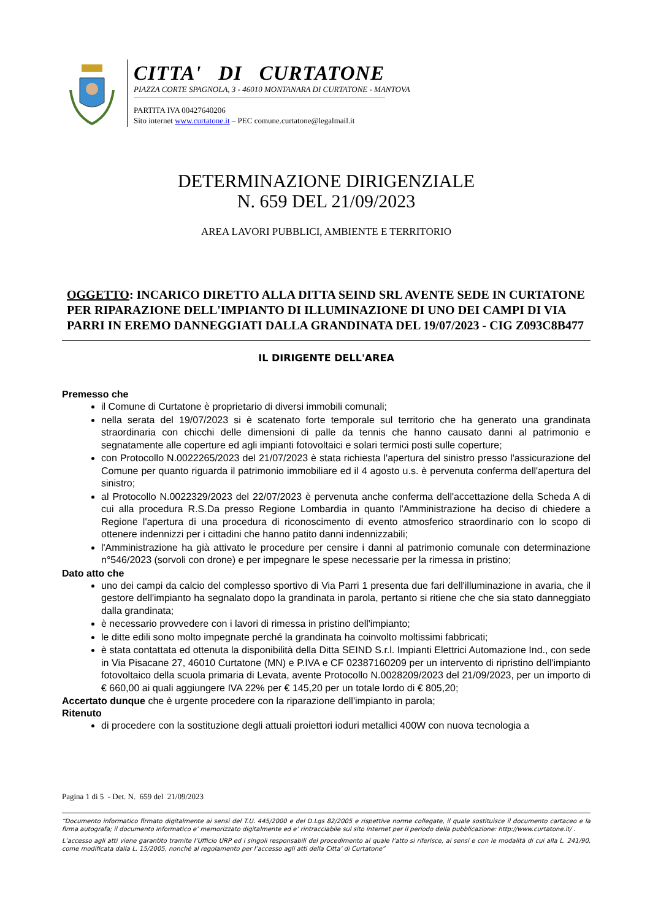CITTA' DI CURTATONE
PIAZZA CORTE SPAGNOLA, 3 - 46010 MONTANARA DI CURTATONE - MANTOVA
PARTITA IVA 00427640206
Sito internet www.curtatone.it – PEC comune.curtatone@legalmail.it
DETERMINAZIONE DIRIGENZIALE
N. 659 DEL 21/09/2023
AREA LAVORI PUBBLICI, AMBIENTE E TERRITORIO
OGGETTO: INCARICO DIRETTO ALLA DITTA SEIND SRL AVENTE SEDE IN CURTATONE PER RIPARAZIONE DELL'IMPIANTO DI ILLUMINAZIONE DI UNO DEI CAMPI DI VIA PARRI IN EREMO DANNEGGIATI DALLA GRANDINATA DEL 19/07/2023 - CIG Z093C8B477
IL DIRIGENTE DELL'AREA
Premesso che
il Comune di Curtatone è proprietario di diversi immobili comunali;
nella serata del 19/07/2023 si è scatenato forte temporale sul territorio che ha generato una grandinata straordinaria con chicchi delle dimensioni di palle da tennis che hanno causato danni al patrimonio e segnatamente alle coperture ed agli impianti fotovoltaici e solari termici posti sulle coperture;
con Protocollo N.0022265/2023 del 21/07/2023 è stata richiesta l'apertura del sinistro presso l'assicurazione del Comune per quanto riguarda il patrimonio immobiliare ed il 4 agosto u.s. è pervenuta conferma dell'apertura del sinistro;
al Protocollo N.0022329/2023 del 22/07/2023 è pervenuta anche conferma dell'accettazione della Scheda A di cui alla procedura R.S.Da presso Regione Lombardia in quanto l'Amministrazione ha deciso di chiedere a Regione l'apertura di una procedura di riconoscimento di evento atmosferico straordinario con lo scopo di ottenere indennizzi per i cittadini che hanno patito danni indennizzabili;
l'Amministrazione ha già attivato le procedure per censire i danni al patrimonio comunale con determinazione n°546/2023 (sorvoli con drone) e per impegnare le spese necessarie per la rimessa in pristino;
Dato atto che
uno dei campi da calcio del complesso sportivo di Via Parri 1 presenta due fari dell'illuminazione in avaria, che il gestore dell'impianto ha segnalato dopo la grandinata in parola, pertanto si ritiene che che sia stato danneggiato dalla grandinata;
è necessario provvedere con i lavori di rimessa in pristino dell'impianto;
le ditte edili sono molto impegnate perché la grandinata ha coinvolto moltissimi fabbricati;
è stata contattata ed ottenuta la disponibilità della Ditta SEIND S.r.l. Impianti Elettrici Automazione Ind., con sede in Via Pisacane 27, 46010 Curtatone (MN) e P.IVA e CF 02387160209 per un intervento di ripristino dell'impianto fotovoltaico della scuola primaria di Levata, avente Protocollo N.0028209/2023 del 21/09/2023, per un importo di € 660,00 ai quali aggiungere IVA 22% per € 145,20 per un totale lordo di € 805,20;
Accertato dunque che è urgente procedere con la riparazione dell'impianto in parola;
Ritenuto
di procedere con la sostituzione degli attuali proiettori ioduri metallici 400W con nuova tecnologia a
Pagina 1 di 5 - Det. N. 659 del 21/09/2023
“Documento informatico firmato digitalmente ai sensi del T.U. 445/2000 e del D.Lgs 82/2005 e rispettive norme collegate, il quale sostituisce il documento cartaceo e la firma autografa; il documento informatico e’ memorizzato digitalmente ed e’ rintracciabile sul sito internet per il periodo della pubblicazione: http://www.curtatone.it/ .
L’accesso agli atti viene garantito tramite l’Ufficio URP ed i singoli responsabili del procedimento al quale l’atto si riferisce, ai sensi e con le modalità di cui alla L. 241/90, come modificata dalla L. 15/2005, nonché al regolamento per l’accesso agli atti della Citta' di Curtatone”